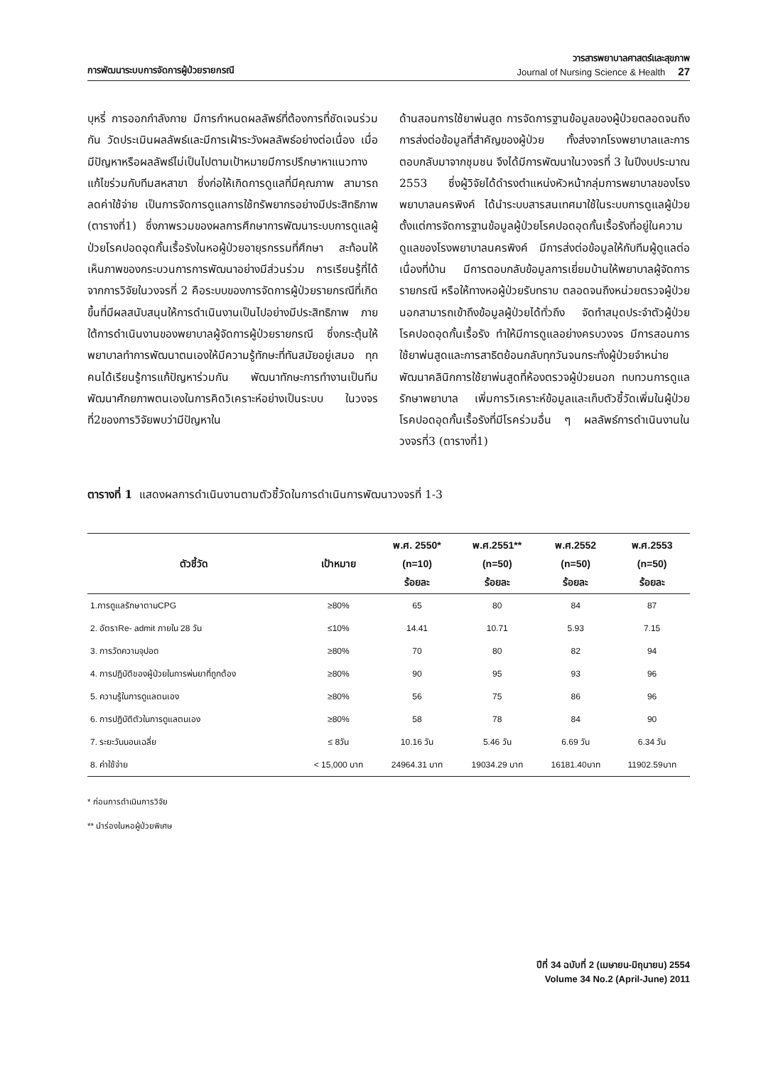การพัฒนาระบบการจัดการผู้ป่วยรายกรณี
วารสารพยาบาลศาสตร์และสุขภาพ
Journal of Nursing Science & Health 27
บุหรี่ การออกกำลังกาย มีการกำหนดผลลัพธ์ที่ต้องการที่ชัดเจนร่วมกัน วัดประเมินผลลัพธ์และมีการเฝ้าระวังผลลัพธ์อย่างต่อเนื่อง เมื่อมีปัญหาหรือผลลัพธ์ไม่เป็นไปตามเป้าหมายมีการปรึกษาหาแนวทางแก้ไขร่วมกับทีมสหสาขา ซึ่งก่อให้เกิดการดูแลที่มีคุณภาพ สามารถลดค่าใช้จ่าย เป็นการจัดการดูแลการใช้ทรัพยากรอย่างมีประสิทธิภาพ (ตารางที่1) ซึ่งภาพรวมของผลการศึกษาการพัฒนาระบบการดูแลผู้ป่วยโรคปอดอุดกั้นเรื้อรังในหอผู้ป่วยอายุรกรรมที่ศึกษา สะท้อนให้เห็นภาพของกระบวนการการพัฒนาอย่างมีส่วนร่วม การเรียนรู้ที่ได้จากการวิจัยในวงจรที่ 2 คือระบบของการจัดการผู้ป่วยรายกรณีที่เกิดขึ้นที่มีผลสนับสนุนให้การดำเนินงานเป็นไปอย่างมีประสิทธิภาพ ภายใต้การดำเนินงานของพยาบาลผู้จัดการผู้ป่วยรายกรณี ซึ่งกระตุ้นให้พยาบาลทำการพัฒนาตนเองให้มีความรู้ทักษะที่ทันสมัยอยู่เสมอ ทุกคนได้เรียนรู้การแก้ปัญหาร่วมกัน พัฒนาทักษะการทำงานเป็นทีม พัฒนาศักยภาพตนเองในการคิดวิเคราะห์อย่างเป็นระบบ ในวงจรที่2ของการวิจัยพบว่ามีปัญหาใน
ด้านสอนการใช้ยาพ่นสูด การจัดการฐานข้อมูลของผู้ป่วยตลอดจนถึงการส่งต่อข้อมูลที่สำคัญของผู้ป่วย ทั้งส่งจากโรงพยาบาลและการตอบกลับมาจากชุมชน จึงได้มีการพัฒนาในวงจรที่ 3 ในปีงบประมาณ 2553 ซึ่งผู้วิจัยได้ดำรงตำแหน่งหัวหน้ากลุ่มการพยาบาลของโรงพยาบาลนครพิงค์ ได้นำระบบสารสนเทศมาใช้ในระบบการดูแลผู้ป่วย ตั้งแต่การจัดการฐานข้อมูลผู้ป่วยโรคปอดอุดกั้นเรื้อรังที่อยู่ในความดูแลของโรงพยาบาลนครพิงค์ มีการส่งต่อข้อมูลให้กับทีมผู้ดูแลต่อเนื่องที่บ้าน มีการตอบกลับข้อมูลการเยี่ยมบ้านให้พยาบาลผู้จัดการรายกรณี หรือให้ทางหอผู้ป่วยรับทราบ ตลอดจนถึงหน่วยตรวจผู้ป่วยนอกสามารถเข้าถึงข้อมูลผู้ป่วยได้ทั่วถึง จัดทำสมุดประจำตัวผู้ป่วยโรคปอดอุดกั้นเรื้อรัง ทำให้มีการดูแลอย่างครบวงจร มีการสอนการใช้ยาพ่นสูดและการสาธิตย้อนกลับทุกวันจนกระทั่งผู้ป่วยจำหน่าย พัฒนาคลินิกการใช้ยาพ่นสูดที่ห้องตรวจผู้ป่วยนอก ทบทวนการดูแลรักษาพยาบาล เพิ่มการวิเคราะห์ข้อมูลและเก็บตัวชี้วัดเพิ่มในผู้ป่วยโรคปอดอุดกั้นเรื้อรังที่มีโรคร่วมอื่น ๆ ผลลัพธ์การดำเนินงานในวงจรที่3 (ตารางที่1)
ตารางที่ 1 แสดงผลการดำเนินงานตามตัวชี้วัดในการดำเนินการพัฒนาวงจรที่ 1-3
| ตัวชี้วัด | เป้าหมาย | พ.ศ. 2550* (n=10) ร้อยละ | พ.ศ.2551** (n=50) ร้อยละ | พ.ศ.2552 (n=50) ร้อยละ | พ.ศ.2553 (n=50) ร้อยละ |
| --- | --- | --- | --- | --- | --- |
| 1.การดูแลรักษาตามCPG | ≥80% | 65 | 80 | 84 | 87 |
| 2. อัตราRe- admit ภายใน 28 วัน | ≤10% | 14.41 | 10.71 | 5.93 | 7.15 |
| 3. การวัดความจุปอด | ≥80% | 70 | 80 | 82 | 94 |
| 4. การปฏิบัติของผู้ป่วยในการพ่นยาที่ถูกต้อง | ≥80% | 90 | 95 | 93 | 96 |
| 5. ความรู้ในการดูแลตนเอง | ≥80% | 56 | 75 | 86 | 96 |
| 6. การปฏิบัติตัวในการดูแลตนเอง | ≥80% | 58 | 78 | 84 | 90 |
| 7. ระยะวันนอนเฉลี่ย | ≤ 8วัน | 10.16 วัน | 5.46 วัน | 6.69 วัน | 6.34 วัน |
| 8. ค่าใช้จ่าย | < 15,000 บาท | 24964.31 บาท | 19034.29 บาท | 16181.40บาท | 11902.59บาท |
* ก่อนการดำเนินการวิจัย
** นำร่องในหอผู้ป่วยพิเศษ
ปีที่ 34 ฉบับที่ 2 (เมษายน-มิถุนายน) 2554
Volume 34 No.2 (April-June) 2011